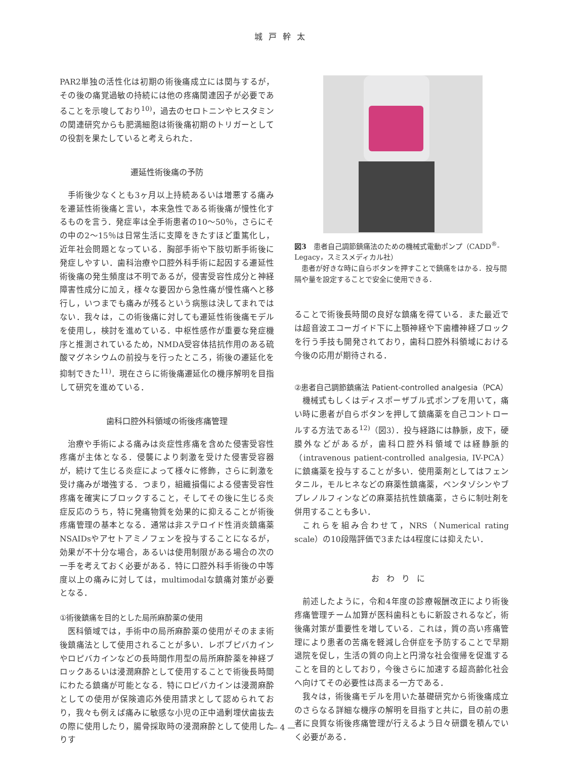城戸幹太
PAR2単独の活性化は初期の術後痛成立には関与するが，その後の痛覚過敏の持続には他の疼痛関連因子が必要であることを示唆しており<sup>10)</sup>，過去のセロトニンやヒスタミンの関連研究からも肥満細胞は術後痛初期のトリガーとしての役割を果たしていると考えられた．
遷延性術後痛の予防
手術後少なくとも3ヶ月以上持続あるいは増悪する痛みを遷延性術後痛と言い，本来急性である術後痛が慢性化するものを言う．発症率は全手術患者の10〜50％，さらにその中の2〜15％は日常生活に支障をきたすほど重篤化し，近年社会問題となっている．胸部手術や下肢切断手術後に発症しやすい．歯科治療や口腔外科手術に起因する遷延性術後痛の発生頻度は不明であるが，侵害受容性成分と神経障害性成分に加え，様々な要因から急性痛が慢性痛へと移行し，いつまでも痛みが残るという病態は決してまれではない．我々は，この術後痛に対しても遷延性術後痛モデルを使用し，検討を進めている．中枢性感作が重要な発症機序と推測されているため，NMDA受容体拮抗作用のある硫酸マグネシウムの前投与を行ったところ，術後の遷延化を抑制できた<sup>11)</sup>．現在さらに術後痛遷延化の機序解明を目指して研究を進めている．
歯科口腔外科領域の術後疼痛管理
治療や手術による痛みは炎症性疼痛を含めた侵害受容性疼痛が主体となる．侵襲により刺激を受けた侵害受容器が，続けて生じる炎症によって様々に修飾，さらに刺激を受け痛みが増強する．つまり，組織損傷による侵害受容性疼痛を確実にブロックすること，そしてその後に生じる炎症反応のうち，特に発痛物質を効果的に抑えることが術後疼痛管理の基本となる．通常は非ステロイド性消炎鎮痛薬NSAIDsやアセトアミノフェンを投与することになるが，効果が不十分な場合，あるいは使用制限がある場合の次の一手を考えておく必要がある．特に口腔外科手術後の中等度以上の痛みに対しては，multimodalな鎮痛対策が必要となる．
①術後鎮痛を目的とした局所麻酔薬の使用
医科領域では，手術中の局所麻酔薬の使用がそのまま術後鎮痛法として使用されることが多い．レボブピバカインやロピバカインなどの長時間作用型の局所麻酔薬を神経ブロックあるいは浸潤麻酔として使用することで術後長時間にわたる鎮痛が可能となる．特にロピバカインは浸潤麻酔としての使用が保険適応外使用請求として認められており，我々も例えば痛みに敏感な小児の正中過剰埋伏歯抜去の際に使用したり，腸骨採取時の浸潤麻酔として使用したりす
図3　患者自己調節鎮痛法のための機械式電動ポンプ（CADD<sup>®</sup>-Legacy，スミスメディカル社）
　患者が好きな時に自らボタンを押すことで鎮痛をはかる．投与間隔や量を設定することで安全に使用できる．
ることで術後長時間の良好な鎮痛を得ている．また最近では超音波エコーガイド下に上顎神経や下歯槽神経ブロックを行う手技も開発されており，歯科口腔外科領域における今後の応用が期待される．
②患者自己調節鎮痛法 Patient-controlled analgesia（PCA）
機械式もしくはディスポーザブル式ポンプを用いて，痛い時に患者が自らボタンを押して鎮痛薬を自己コントロールする方法である<sup>12)</sup>（図3）．投与経路には静脈，皮下，硬膜外などがあるが，歯科口腔外科領域では経静脈的（intravenous patient-controlled analgesia, IV-PCA）に鎮痛薬を投与することが多い．使用薬剤としてはフェンタニル，モルヒネなどの麻薬性鎮痛薬，ペンタゾシンやブプレノルフィンなどの麻薬拮抗性鎮痛薬，さらに制吐剤を併用することも多い．
これらを組み合わせて，NRS（Numerical rating scale）の10段階評価で3または4程度には抑えたい．
おわりに
前述したように，令和4年度の診療報酬改正により術後疼痛管理チーム加算が医科歯科ともに新設されるなど，術後痛対策が重要性を増している．これは，質の高い疼痛管理により患者の苦痛を軽減し合併症を予防することで早期退院を促し，生活の質の向上と円滑な社会復帰を促進することを目的としており，今後さらに加速する超高齢化社会へ向けてその必要性は高まる一方である．
我々は，術後痛モデルを用いた基礎研究から術後痛成立のさらなる詳細な機序の解明を目指すと共に，目の前の患者に良質な術後疼痛管理が行えるよう日々研鑽を積んでいく必要がある．
— 4 —